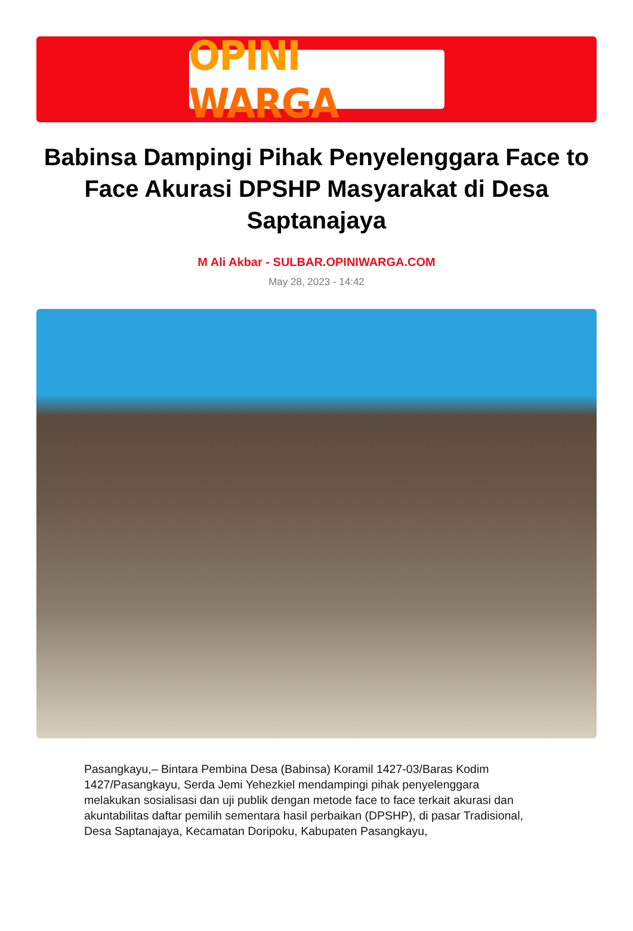OPINI WARGA
Babinsa Dampingi Pihak Penyelenggara Face to Face Akurasi DPSHP Masyarakat di Desa Saptanajaya
M Ali Akbar - SULBAR.OPINIWARGA.COM
May 28, 2023 - 14:42
Pasangkayu,– Bintara Pembina Desa (Babinsa) Koramil 1427-03/Baras Kodim 1427/Pasangkayu, Serda Jemi Yehezkiel mendampingi pihak penyelenggara melakukan sosialisasi dan uji publik dengan metode face to face terkait akurasi dan akuntabilitas daftar pemilih sementara hasil perbaikan (DPSHP), di pasar Tradisional, Desa Saptanajaya, Kecamatan Doripoku, Kabupaten Pasangkayu,